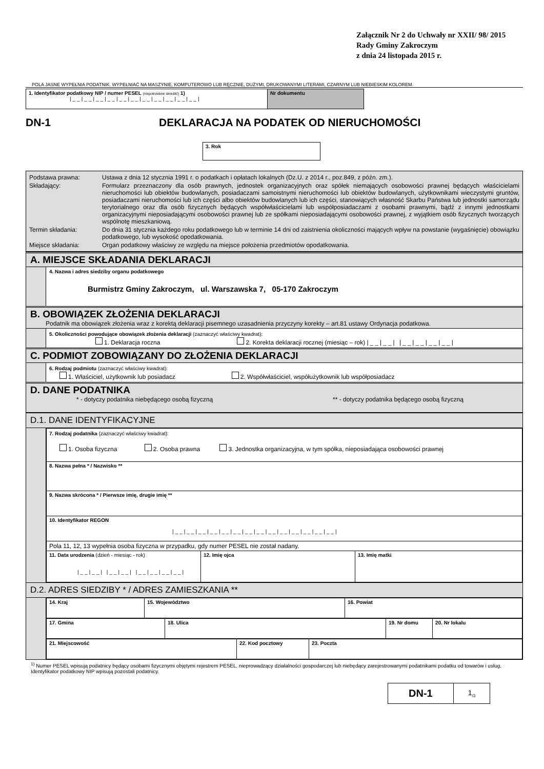Załącznik Nr 2 do Uchwały nr XXII/ 98/ 2015
Rady Gminy Zakroczym
z dnia 24 listopada 2015 r.
POLA JASNE WYPEŁNIA PODATNIK. WYPEŁNIAĆ NA MASZYNIE, KOMPUTEROWO LUB RĘCZNIE, DUŻYMI, DRUKOWANYMI LITERAMI, CZARNYM LUB NIEBIESKIM KOLOREM.
| 1. Identyfikator podatkowy NIP / numer PESEL (niepotrzebne skreślić) 1) /__/__/__/__/__/__/__/__/__/__/__/ | Nr dokumentu |
DN-1 DEKLARACJA NA PODATEK OD NIERUCHOMOŚCI
| 3. Rok |
| Podstawa prawna: | Ustawa z dnia 12 stycznia 1991 r. o podatkach i opłatach lokalnych (Dz.U. z 2014 r., poz.849, z późn. zm.). |
| Składający: | Formularz przeznaczony dla osób prawnych, jednostek organizacyjnych oraz spółek niemających osobowości prawnej będących właścicielami nieruchomości lub obiektów budowlanych, posiadaczami samoistnymi nieruchomości lub obiektów budowlanych, użytkownikami wieczystymi gruntów, posiadaczami nieruchomości lub ich części albo obiektów budowlanych lub ich części, stanowiących własność Skarbu Państwa lub jednostki samorządu terytorialnego oraz dla osób fizycznych będących współwłaścicielami lub współposiadaczami z osobami prawnymi, bądź z innymi jednostkami organizacyjnymi nieposiadającymi osobowości prawnej lub ze spółkami nieposiadającymi osobowości prawnej, z wyjątkiem osób fizycznych tworzących wspólnotę mieszkaniową. |
| Termin składania: | Do dnia 31 stycznia każdego roku podatkowego lub w terminie 14 dni od zaistnienia okoliczności mających wpływ na powstanie (wygaśnięcie) obowiązku podatkowego, lub wysokość opodatkowania. |
| Miejsce składania: | Organ podatkowy właściwy ze względu na miejsce położenia przedmiotów opodatkowania. |
A. MIEJSCE SKŁADANIA DEKLARACJI
4. Nazwa i adres siedziby organu podatkowego
Burmistrz Gminy Zakroczym, ul. Warszawska 7, 05-170 Zakroczym
B. OBOWIĄZEK ZŁOŻENIA DEKLARACJI
Podatnik ma obowiązek złożenia wraz z korektą deklaracji pisemnego uzasadnienia przyczyny korekty – art.81 ustawy Ordynacja podatkowa.
5. Okoliczności powodujące obowiązek złożenia deklaracji (zaznaczyć właściwy kwadrat):
1. Deklaracja roczna 2. Korekta deklaracji rocznej (miesiąc – rok) |__|__| |__|__|__|__|
C. PODMIOT ZOBOWIĄZANY DO ZŁOŻENIA DEKLARACJI
6. Rodzaj podmiotu (zaznaczyć właściwy kwadrat):
1. Właściciel, użytkownik lub posiadacz 2. Współwłaściciel, współużytkownik lub współposiadacz
D. DANE PODATNIKA
* - dotyczy podatnika niebędącego osobą fizyczną ** - dotyczy podatnika będącego osobą fizyczną
D.1. DANE IDENTYFIKACYJNE
| 7. Rodzaj podatnika (zaznaczyć właściwy kwadrat): 1. Osoba fizyczna 2. Osoba prawna 3. Jednostka organizacyjna, w tym spółka, nieposiadająca osobowości prawnej | | |
| 8. Nazwa pełna * / Nazwisko ** | | |
| 9. Nazwa skrócona * / Pierwsze imię, drugie imię ** | | |
| 10. Identyfikator REGON /__/__/__/__/__/__/__/__/__/__/__/__/__/__/ | | |
| Pola 11, 12, 13 wypełnia osoba fizyczna w przypadku, gdy numer PESEL nie został nadany. | | |
| 11. Data urodzenia (dzień - miesiąc - rok) /__/__/ /__/__/ /__/__/__/__/ | 12. Imię ojca | 13. Imię matki |
D.2. ADRES SIEDZIBY * / ADRES ZAMIESZKANIA **
| 14. Kraj | 15. Województwo | 16. Powiat |
| 17. Gmina | 18. Ulica | 19. Nr domu | 20. Nr lokalu |
| 21. Miejscowość | 22. Kod pocztowy | 23. Poczta |
<sup>1)</sup> Numer PESEL wpisują podatnicy będący osobami fizycznymi objętymi rejestrem PESEL, nieprowadzący działalności gospodarczej lub niebędący zarejestrowanymi podatnikami podatku od towarów i usług. Identyfikator podatkowy NIP wpisują pozostali podatnicy.
| DN-1 | 1<sub>/3</sub> |